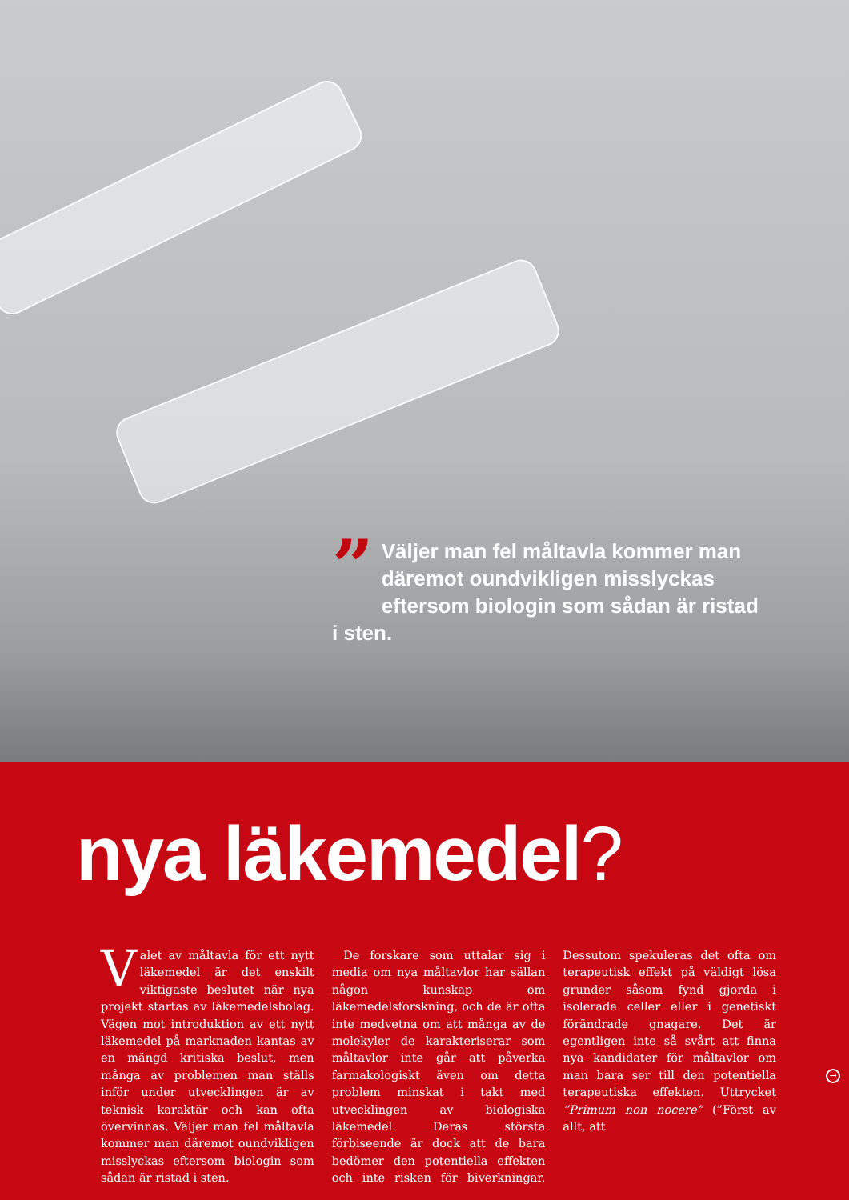” Väljer man fel måltavla kommer man däremot oundvikligen misslyckas eftersom biologin som sådan är ristad i sten.
nya läkemedel?
Valet av måltavla för ett nytt läkemedel är det enskilt viktigaste beslutet när nya projekt startas av läkemedelsbolag. Vägen mot introduktion av ett nytt läkemedel på marknaden kantas av en mängd kritiska beslut, men många av problemen man ställs inför under utvecklingen är av teknisk karaktär och kan ofta övervinnas. Väljer man fel måltavla kommer man däremot oundvikligen misslyckas eftersom biologin som sådan är ristad i sten.
 De forskare som uttalar sig i media om nya måltavlor har sällan någon kunskap om läkemedelsforskning, och de är ofta inte medvetna om att många av de molekyler de karakteriserar som måltavlor inte går att påverka farmakologiskt även om detta problem minskat i takt med utvecklingen av biologiska läkemedel. Deras största förbiseende är dock att de bara bedömer den potentiella effekten och inte risken för biverkningar. Dessutom spekuleras det ofta om terapeutisk effekt på väldigt lösa grunder såsom fynd gjorda i isolerade celler eller i genetiskt förändrade gnagare. Det är egentligen inte så svårt att finna nya kandidater för måltavlor om man bara ser till den potentiella terapeutiska effekten. Uttrycket ”Primum non nocere” (”Först av allt, att
→